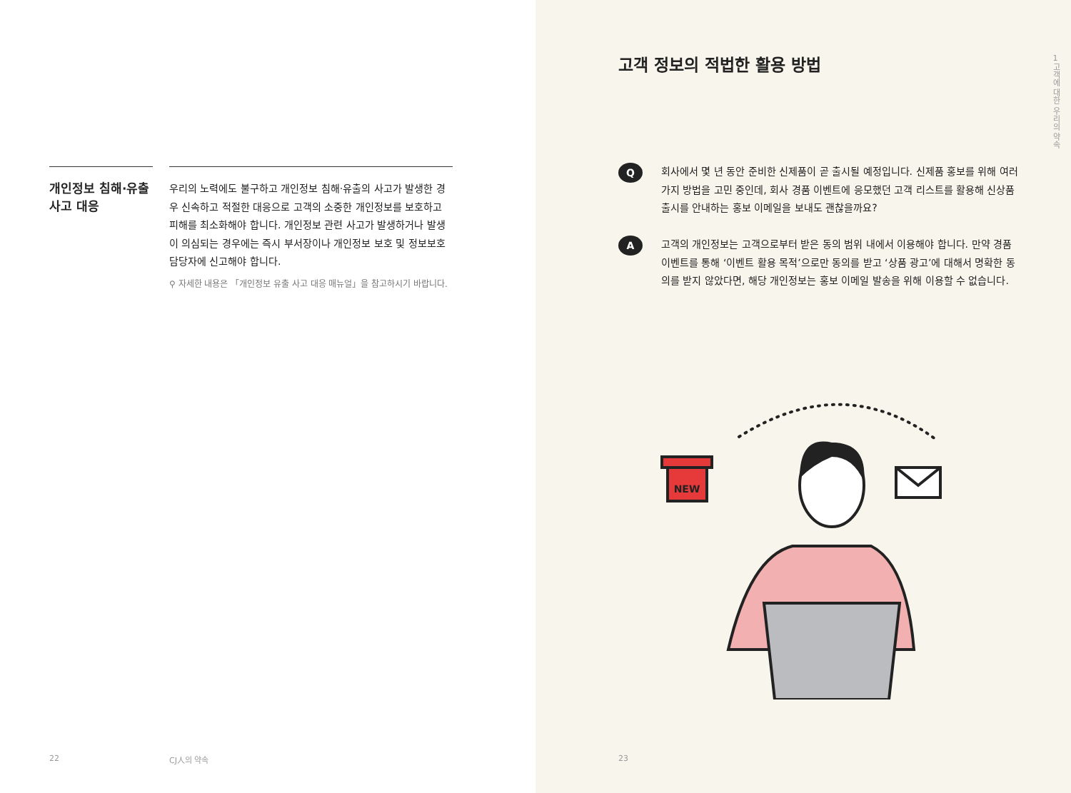개인정보 침해·유출 사고 대응
우리의 노력에도 불구하고 개인정보 침해·유출의 사고가 발생한 경우 신속하고 적절한 대응으로 고객의 소중한 개인정보를 보호하고 피해를 최소화해야 합니다. 개인정보 관련 사고가 발생하거나 발생이 의심되는 경우에는 즉시 부서장이나 개인정보 보호 및 정보보호 담당자에 신고해야 합니다.
⚲ 자세한 내용은 「개인정보 유출 사고 대응 매뉴얼」을 참고하시기 바랍니다.
22 CJ人의 약속
고객 정보의 적법한 활용 방법
1
고객에 대한 우리의 약속
Q
회사에서 몇 년 동안 준비한 신제품이 곧 출시될 예정입니다. 신제품 홍보를 위해 여러 가지 방법을 고민 중인데, 회사 경품 이벤트에 응모했던 고객 리스트를 활용해 신상품 출시를 안내하는 홍보 이메일을 보내도 괜찮을까요?
A
고객의 개인정보는 고객으로부터 받은 동의 범위 내에서 이용해야 합니다. 만약 경품 이벤트를 통해 ‘이벤트 활용 목적’으로만 동의를 받고 ‘상품 광고’에 대해서 명확한 동의를 받지 않았다면, 해당 개인정보는 홍보 이메일 발송을 위해 이용할 수 없습니다.
NEW
23